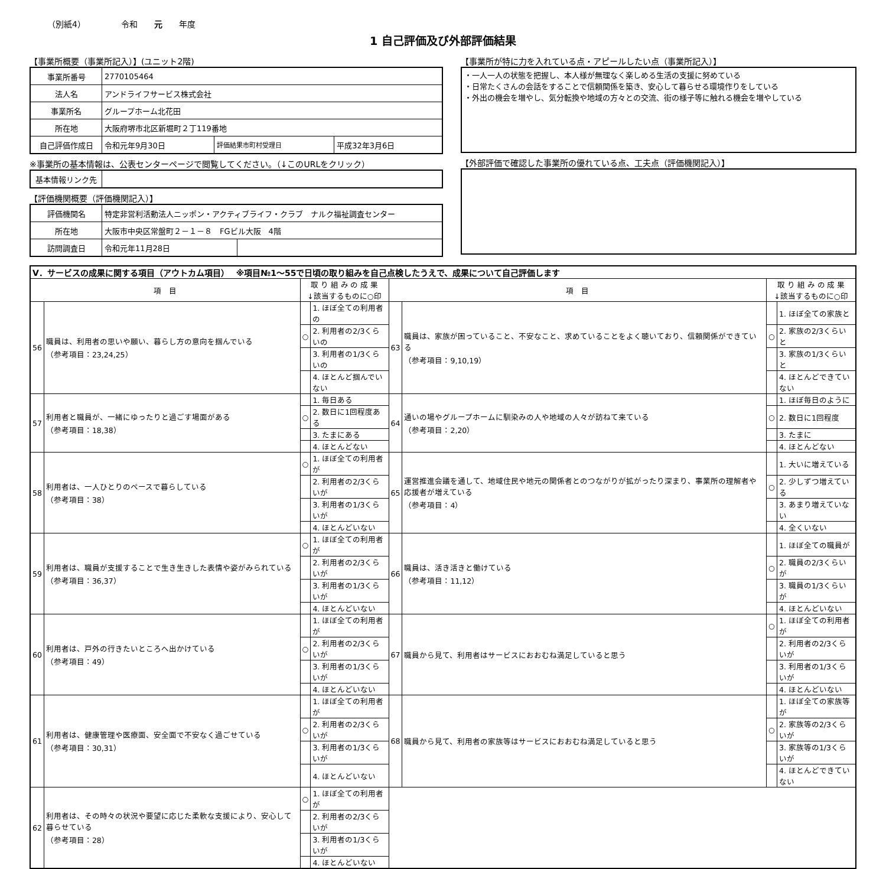（別紙4） 令和　　元　　年度
1 自己評価及び外部評価結果
【事業所概要（事業所記入）】(ユニット2階)
| 事業所番号 | 2770105464 | | |
| 法人名 | アンドライフサービス株式会社 | | |
| 事業所名 | グループホーム北花田 | | |
| 所在地 | 大阪府堺市北区新堀町２丁119番地 | | |
| 自己評価作成日 | 令和元年9月30日 | 評価結果市町村受理日 | 平成32年3月6日 |
※事業所の基本情報は、公表センターページで閲覧してください。（↓このURLをクリック）
| 基本情報リンク先 | |
【評価機関概要（評価機関記入）】
| 評価機関名 | 特定非営利活動法人ニッポン・アクティブライフ・クラブ ナルク福祉調査センター | |
| 所在地 | 大阪市中央区常盤町２－１－８ FGビル大阪 4階 | |
| 訪問調査日 | 令和元年11月28日 | |
【事業所が特に力を入れている点・アピールしたい点（事業所記入）】
・一人一人の状態を把握し、本人様が無理なく楽しめる生活の支援に努めている
・日常たくさんの会話をすることで信頼関係を築き、安心して暮らせる環境作りをしている
・外出の機会を増やし、気分転換や地域の方々との交流、街の様子等に触れる機会を増やしている
【外部評価で確認した事業所の優れている点、工夫点（評価機関記入）】
| Ⅴ．サービスの成果に関する項目（アウトカム項目） ※項目№1～55で日頃の取り組みを自己点検したうえで、成果について自己評価します | | | | | | | |
| 項 目 | | 取 り 組 み の 成 果 ↓該当するものに○印 | | 項 目 | | 取 り 組 み の 成 果 ↓該当するものに○印 | |
| 56 | 職員は、利用者の思いや願い、暮らし方の意向を掴んでいる （参考項目：23,24,25） | | 1. ほぼ全ての利用者の | 63 | 職員は、家族が困っていること、不安なこと、求めていることをよく聴いており、信頼関係ができている （参考項目：9,10,19） | | 1. ほぼ全ての家族と |
| | | ○ | 2. 利用者の2/3くらいの | | | ○ | 2. 家族の2/3くらいと |
| | | | 3. 利用者の1/3くらいの | | | | 3. 家族の1/3くらいと |
| | | | 4. ほとんど掴んでいない | | | | 4. ほとんどできていない |
| 57 | 利用者と職員が、一緒にゆったりと過ごす場面がある （参考項目：18,38） | | 1. 毎日ある | 64 | 通いの場やグループホームに馴染みの人や地域の人々が訪ねて来ている （参考項目：2,20） | | 1. ほぼ毎日のように |
| | | ○ | 2. 数日に1回程度ある | | | ○ | 2. 数日に1回程度 |
| | | | 3. たまにある | | | | 3. たまに |
| | | | 4. ほとんどない | | | | 4. ほとんどない |
| 58 | 利用者は、一人ひとりのペースで暮らしている （参考項目：38） | ○ | 1. ほぼ全ての利用者が | 65 | 運営推進会議を通して、地域住民や地元の関係者とのつながりが拡がったり深まり、事業所の理解者や応援者が増えている （参考項目：4） | | 1. 大いに増えている |
| | | | 2. 利用者の2/3くらいが | | | ○ | 2. 少しずつ増えている |
| | | | 3. 利用者の1/3くらいが | | | | 3. あまり増えていない |
| | | | 4. ほとんどいない | | | | 4. 全くいない |
| 59 | 利用者は、職員が支援することで生き生きした表情や姿がみられている （参考項目：36,37） | ○ | 1. ほぼ全ての利用者が | 66 | 職員は、活き活きと働けている （参考項目：11,12） | | 1. ほぼ全ての職員が |
| | | | 2. 利用者の2/3くらいが | | | ○ | 2. 職員の2/3くらいが |
| | | | 3. 利用者の1/3くらいが | | | | 3. 職員の1/3くらいが |
| | | | 4. ほとんどいない | | | | 4. ほとんどいない |
| 60 | 利用者は、戸外の行きたいところへ出かけている （参考項目：49） | | 1. ほぼ全ての利用者が | 67 | 職員から見て、利用者はサービスにおおむね満足していると思う | ○ | 1. ほぼ全ての利用者が |
| | | ○ | 2. 利用者の2/3くらいが | | | | 2. 利用者の2/3くらいが |
| | | | 3. 利用者の1/3くらいが | | | | 3. 利用者の1/3くらいが |
| | | | 4. ほとんどいない | | | | 4. ほとんどいない |
| 61 | 利用者は、健康管理や医療面、安全面で不安なく過ごせている （参考項目：30,31） | | 1. ほぼ全ての利用者が | 68 | 職員から見て、利用者の家族等はサービスにおおむね満足していると思う | | 1. ほぼ全ての家族等が |
| | | ○ | 2. 利用者の2/3くらいが | | | ○ | 2. 家族等の2/3くらいが |
| | | | 3. 利用者の1/3くらいが | | | | 3. 家族等の1/3くらいが |
| | | | 4. ほとんどいない | | | | 4. ほとんどできていない |
| 62 | 利用者は、その時々の状況や要望に応じた柔軟な支援により、安心して暮らせている （参考項目：28） | ○ | 1. ほぼ全ての利用者が | | | | |
| | | | 2. 利用者の2/3くらいが | | | | |
| | | | 3. 利用者の1/3くらいが | | | | |
| | | | 4. ほとんどいない | | | | |